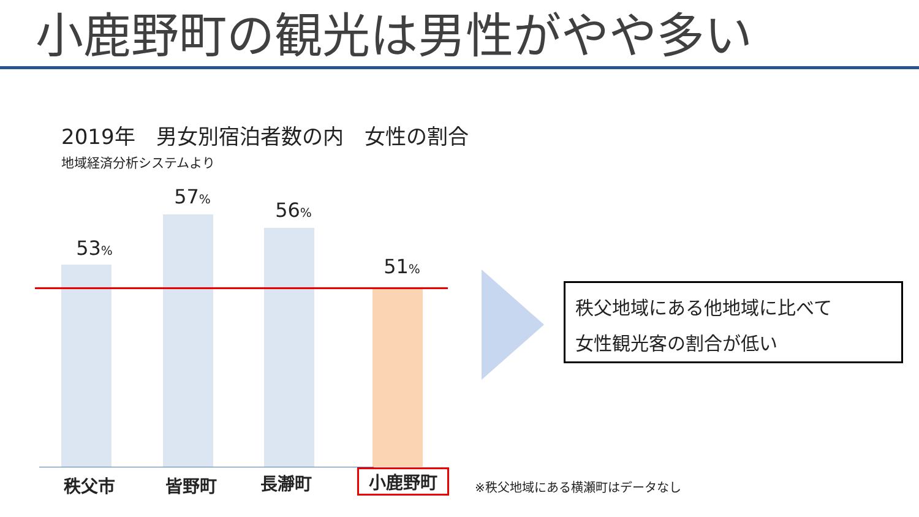小鹿野町の観光は男性がやや多い
2019年　男女別宿泊者数の内　女性の割合
地域経済分析システムより
53%
57%
56%
51%
秩父市 皆野町 長瀞町 小鹿野町
秩父地域にある他地域に比べて
女性観光客の割合が低い
※秩父地域にある横瀬町はデータなし